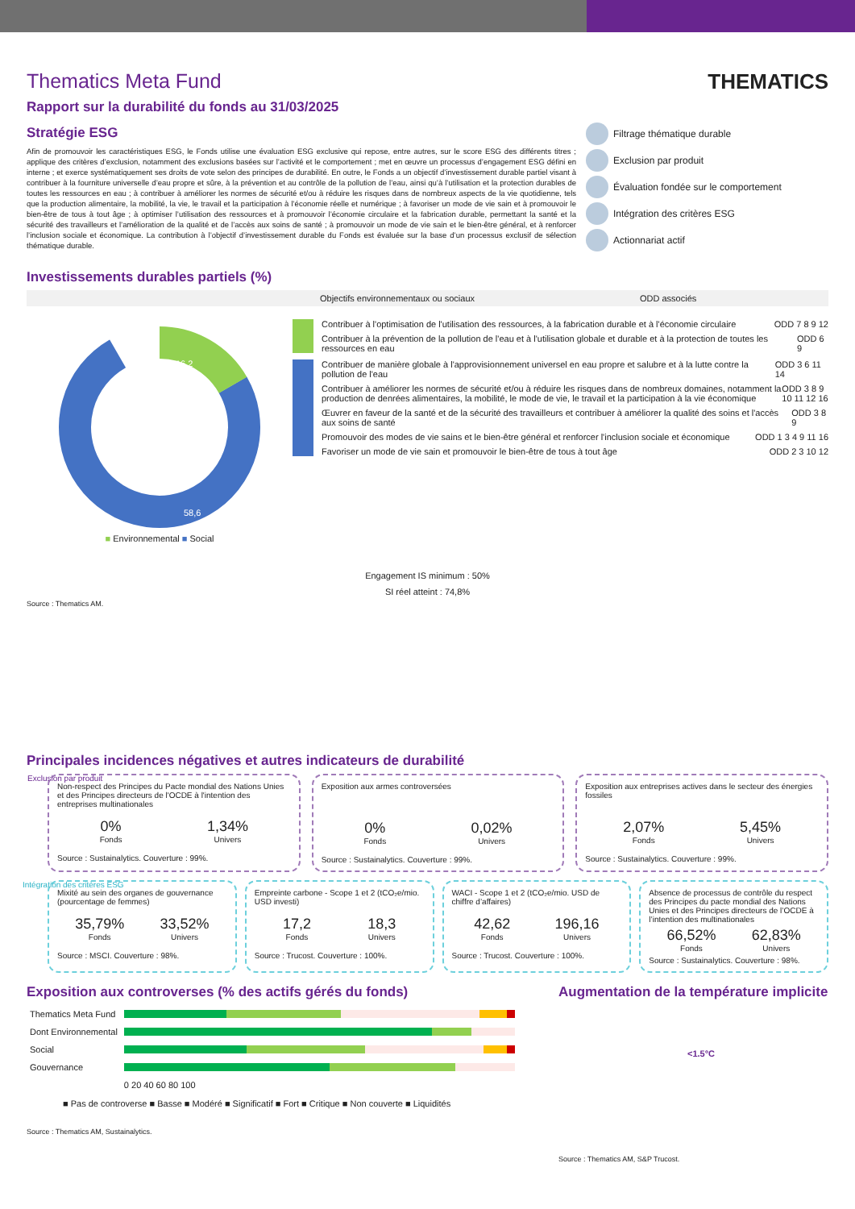THEMATICS
Thematics Meta Fund
Rapport sur la durabilité du fonds au 31/03/2025
Stratégie ESG
Afin de promouvoir les caractéristiques ESG, le Fonds utilise une évaluation ESG exclusive qui repose, entre autres, sur le score ESG des différents titres ; applique des critères d’exclusion, notamment des exclusions basées sur l’activité et le comportement ; met en œuvre un processus d’engagement ESG défini en interne ; et exerce systématiquement ses droits de vote selon des principes de durabilité. En outre, le Fonds a un objectif d’investissement durable partiel visant à contribuer à la fourniture universelle d’eau propre et sûre, à la prévention et au contrôle de la pollution de l’eau, ainsi qu’à l’utilisation et la protection durables de toutes les ressources en eau ; à contribuer à améliorer les normes de sécurité et/ou à réduire les risques dans de nombreux aspects de la vie quotidienne, tels que la production alimentaire, la mobilité, la vie, le travail et la participation à l’économie réelle et numérique ; à favoriser un mode de vie sain et à promouvoir le bien-être de tous à tout âge ; à optimiser l’utilisation des ressources et à promouvoir l’économie circulaire et la fabrication durable, permettant la santé et la sécurité des travailleurs et l’amélioration de la qualité et de l’accès aux soins de santé ; à promouvoir un mode de vie sain et le bien-être général, et à renforcer l’inclusion sociale et économique. La contribution à l’objectif d’investissement durable du Fonds est évaluée sur la base d’un processus exclusif de sélection thématique durable.
Filtrage thématique durable
Exclusion par produit
Évaluation fondée sur le comportement
Intégration des critères ESG
Actionnariat actif
Investissements durables partiels (%)
Objectifs environnementaux ou sociaux ODD associés
16,2
58,6
■ Environnemental ■ Social
Contribuer à l'optimisation de l'utilisation des ressources, à la fabrication durable et à l'économie circulaire ODD 7 8 9 12
Contribuer à la prévention de la pollution de l'eau et à l'utilisation globale et durable et à la protection de toutes les ressources en eau ODD 6 9
Contribuer de manière globale à l'approvisionnement universel en eau propre et salubre et à la lutte contre la pollution de l'eau ODD 3 6 11 14
Contribuer à améliorer les normes de sécurité et/ou à réduire les risques dans de nombreux domaines, notamment la production de denrées alimentaires, la mobilité, le mode de vie, le travail et la participation à la vie économique ODD 3 8 9 10 11 12 16
Œuvrer en faveur de la santé et de la sécurité des travailleurs et contribuer à améliorer la qualité des soins et l'accès aux soins de santé ODD 3 8 9
Promouvoir des modes de vie sains et le bien-être général et renforcer l'inclusion sociale et économique ODD 1 3 4 9 11 16
Favoriser un mode de vie sain et promouvoir le bien-être de tous à tout âge ODD 2 3 10 12
Engagement IS minimum : 50%
SI réel atteint : 74,8%
Source : Thematics AM.
Principales incidences négatives et autres indicateurs de durabilité
Exclusion par produit
Non-respect des Principes du Pacte mondial des Nations Unies et des Principes directeurs de l'OCDE à l'intention des entreprises multinationales
0%
Fonds
1,34%
Univers
Source : Sustainalytics. Couverture : 99%.
Exposition aux armes controversées
0%
Fonds
0,02%
Univers
Source : Sustainalytics. Couverture : 99%.
Exposition aux entreprises actives dans le secteur des énergies fossiles
2,07%
Fonds
5,45%
Univers
Source : Sustainalytics. Couverture : 99%.
Intégration des critères ESG
Mixité au sein des organes de gouvernance (pourcentage de femmes)
35,79%
Fonds
33,52%
Univers
Source : MSCI. Couverture : 98%.
Empreinte carbone - Scope 1 et 2 (tCO₂e/mio. USD investi)
17,2
Fonds
18,3
Univers
Source : Trucost. Couverture : 100%.
WACI - Scope 1 et 2 (tCO₂e/mio. USD de chiffre d’affaires)
42,62
Fonds
196,16
Univers
Source : Trucost. Couverture : 100%.
Absence de processus de contrôle du respect des Principes du pacte mondial des Nations Unies et des Principes directeurs de l’OCDE à l’intention des multinationales
66,52%
Fonds
62,83%
Univers
Source : Sustainalytics. Couverture : 98%.
Exposition aux controverses (% des actifs gérés du fonds)
| Thematics Meta Fund | |
| Dont Environnemental | |
| Social | |
| Gouvernance | |
| | 0 20 40 60 80 100 |
■ Pas de controverse ■ Basse ■ Modéré ■ Significatif ■ Fort ■ Critique ■ Non couverte ■ Liquidités
Source : Thematics AM, Sustainalytics.
Augmentation de la température implicite
<1.5°C
Source : Thematics AM, S&P Trucost.